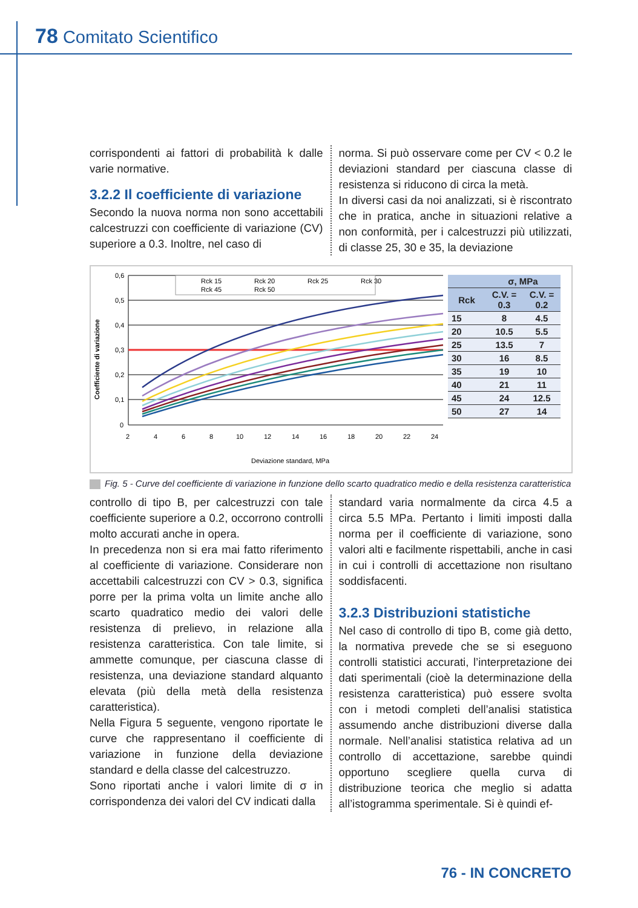78 Comitato Scientifico
corrispondenti ai fattori di probabilità k dalle varie normative.
3.2.2 Il coefficiente di variazione
Secondo la nuova norma non sono accettabili calcestruzzi con coefficiente di variazione (CV) superiore a 0.3. Inoltre, nel caso di
norma. Si può osservare come per CV < 0.2 le deviazioni standard per ciascuna classe di resistenza si riducono di circa la metà.
In diversi casi da noi analizzati, si è riscontrato che in pratica, anche in situazioni relative a non conformità, per i calcestruzzi più utilizzati, di classe 25, 30 e 35, la deviazione
Coefficiente di variazione
0,6
0,5
0,4
0,3
0,2
0,1
0
2
4
6
8
10
12
14
16
18
20
22
24
Deviazione standard, MPa
Rck 15
Rck 20
Rck 25
Rck 30
Rck 45
Rck 50
| | σ, MPa | |
| --- | --- | --- |
| Rck | C.V. = 0.3 | C.V. = 0.2 |
| 15 | 8 | 4.5 |
| 20 | 10.5 | 5.5 |
| 25 | 13.5 | 7 |
| 30 | 16 | 8.5 |
| 35 | 19 | 10 |
| 40 | 21 | 11 |
| 45 | 24 | 12.5 |
| 50 | 27 | 14 |
Fig. 5 - Curve del coefficiente di variazione in funzione dello scarto quadratico medio e della resistenza caratteristica
controllo di tipo B, per calcestruzzi con tale coefficiente superiore a 0.2, occorrono controlli molto accurati anche in opera.
In precedenza non si era mai fatto riferimento al coefficiente di variazione. Considerare non accettabili calcestruzzi con CV > 0.3, significa porre per la prima volta un limite anche allo scarto quadratico medio dei valori delle resistenza di prelievo, in relazione alla resistenza caratteristica. Con tale limite, si ammette comunque, per ciascuna classe di resistenza, una deviazione standard alquanto elevata (più della metà della resistenza caratteristica).
Nella Figura 5 seguente, vengono riportate le curve che rappresentano il coefficiente di variazione in funzione della deviazione standard e della classe del calcestruzzo.
Sono riportati anche i valori limite di σ in corrispondenza dei valori del CV indicati dalla
standard varia normalmente da circa 4.5 a circa 5.5 MPa. Pertanto i limiti imposti dalla norma per il coefficiente di variazione, sono valori alti e facilmente rispettabili, anche in casi in cui i controlli di accettazione non risultano soddisfacenti.
3.2.3 Distribuzioni statistiche
Nel caso di controllo di tipo B, come già detto, la normativa prevede che se si eseguono controlli statistici accurati, l’interpretazione dei dati sperimentali (cioè la determinazione della resistenza caratteristica) può essere svolta con i metodi completi dell’analisi statistica assumendo anche distribuzioni diverse dalla normale. Nell’analisi statistica relativa ad un controllo di accettazione, sarebbe quindi opportuno scegliere quella curva di distribuzione teorica che meglio si adatta all’istogramma sperimentale. Si è quindi ef-
76 - IN CONCRETO